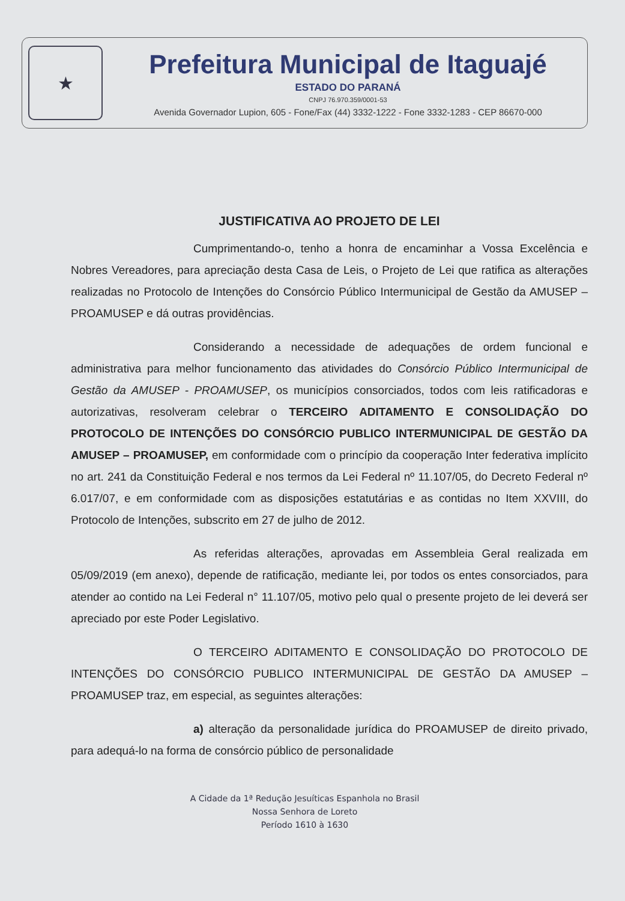★
Prefeitura Municipal de Itaguajé
ESTADO DO PARANÁ
CNPJ 76.970.359/0001-53
Avenida Governador Lupion, 605 - Fone/Fax (44) 3332-1222 - Fone 3332-1283 - CEP 86670-000
JUSTIFICATIVA AO PROJETO DE LEI
Cumprimentando-o, tenho a honra de encaminhar a Vossa Excelência e Nobres Vereadores, para apreciação desta Casa de Leis, o Projeto de Lei que ratifica as alterações realizadas no Protocolo de Intenções do Consórcio Público Intermunicipal de Gestão da AMUSEP – PROAMUSEP e dá outras providências.
Considerando a necessidade de adequações de ordem funcional e administrativa para melhor funcionamento das atividades do Consórcio Público Intermunicipal de Gestão da AMUSEP - PROAMUSEP, os municípios consorciados, todos com leis ratificadoras e autorizativas, resolveram celebrar o TERCEIRO ADITAMENTO E CONSOLIDAÇÃO DO PROTOCOLO DE INTENÇÕES DO CONSÓRCIO PUBLICO INTERMUNICIPAL DE GESTÃO DA AMUSEP – PROAMUSEP, em conformidade com o princípio da cooperação Inter federativa implícito no art. 241 da Constituição Federal e nos termos da Lei Federal nº 11.107/05, do Decreto Federal nº 6.017/07, e em conformidade com as disposições estatutárias e as contidas no Item XXVIII, do Protocolo de Intenções, subscrito em 27 de julho de 2012.
As referidas alterações, aprovadas em Assembleia Geral realizada em 05/09/2019 (em anexo), depende de ratificação, mediante lei, por todos os entes consorciados, para atender ao contido na Lei Federal n° 11.107/05, motivo pelo qual o presente projeto de lei deverá ser apreciado por este Poder Legislativo.
O TERCEIRO ADITAMENTO E CONSOLIDAÇÃO DO PROTOCOLO DE INTENÇÕES DO CONSÓRCIO PUBLICO INTERMUNICIPAL DE GESTÃO DA AMUSEP – PROAMUSEP traz, em especial, as seguintes alterações:
a) alteração da personalidade jurídica do PROAMUSEP de direito privado, para adequá-lo na forma de consórcio público de personalidade
A Cidade da 1ª Redução Jesuíticas Espanhola no Brasil
Nossa Senhora de Loreto
Período 1610 à 1630